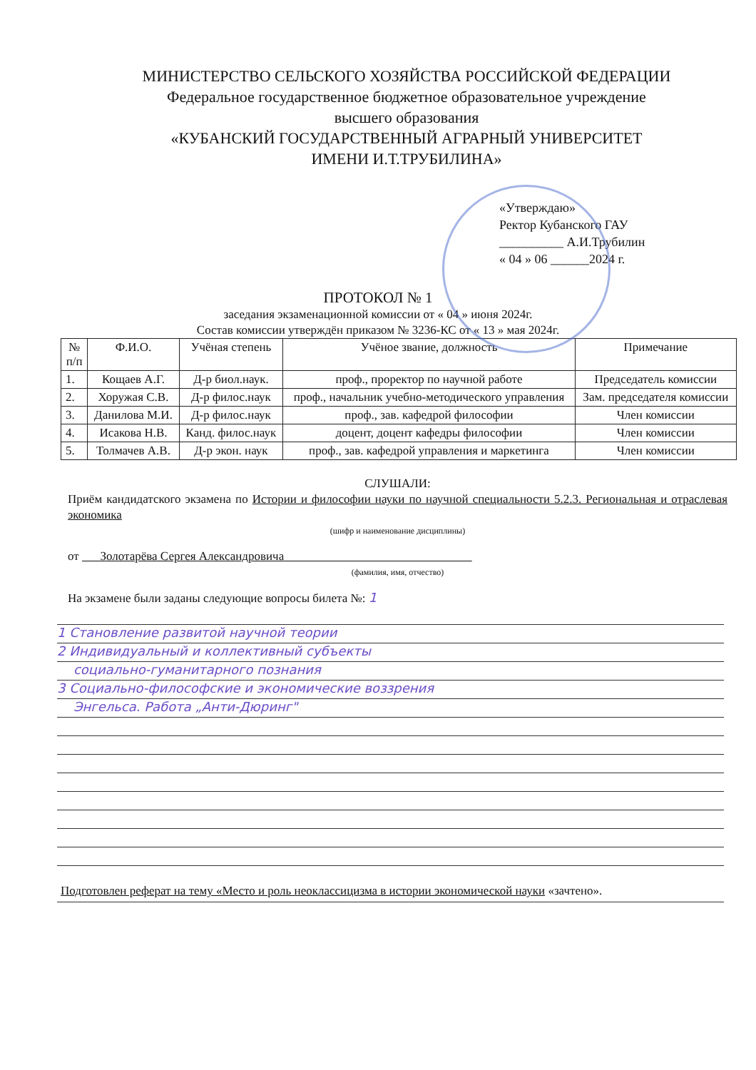МИНИСТЕРСТВО СЕЛЬСКОГО ХОЗЯЙСТВА РОССИЙСКОЙ ФЕДЕРАЦИИ
Федеральное государственное бюджетное образовательное учреждение
высшего образования
«КУБАНСКИЙ ГОСУДАРСТВЕННЫЙ АГРАРНЫЙ УНИВЕРСИТЕТ
ИМЕНИ И.Т.ТРУБИЛИНА»
«Утверждаю»
Ректор Кубанского ГАУ
__________ А.И.Трубилин
« 04 » 06 ______2024 г.
ПРОТОКОЛ № 1
заседания экзаменационной комиссии от « 04 » июня 2024г.
Состав комиссии утверждён приказом № 3236-КС от « 13 » мая 2024г.
| № п/п | Ф.И.О. | Учёная степень | Учёное звание, должность | Примечание |
| --- | --- | --- | --- | --- |
| 1. | Кощаев А.Г. | Д-р биол.наук. | проф., проректор по научной работе | Председатель комиссии |
| 2. | Хоружая С.В. | Д-р филос.наук | проф., начальник учебно-методического управления | Зам. председателя комиссии |
| 3. | Данилова М.И. | Д-р филос.наук | проф., зав. кафедрой философии | Член комиссии |
| 4. | Исакова Н.В. | Канд. филос.наук | доцент, доцент кафедры философии | Член комиссии |
| 5. | Толмачев А.В. | Д-р экон. наук | проф., зав. кафедрой управления и маркетинга | Член комиссии |
СЛУШАЛИ:
Приём кандидатского экзамена по Истории и философии науки по научной специальности 5.2.3. Региональная и отраслевая экономика
(шифр и наименование дисциплины)
от Золотарёва Сергея Александровича
(фамилия, имя, отчество)
На экзамене были заданы следующие вопросы билета №: 1
1 Становление развитой научной теории
2 Индивидуальный и коллективный субъекты
социально-гуманитарного познания
3 Социально-философские и экономические воззрения
Энгельса. Работа „Анти-Дюринг"
Подготовлен реферат на тему «Место и роль неоклассицизма в истории экономической науки «зачтено».